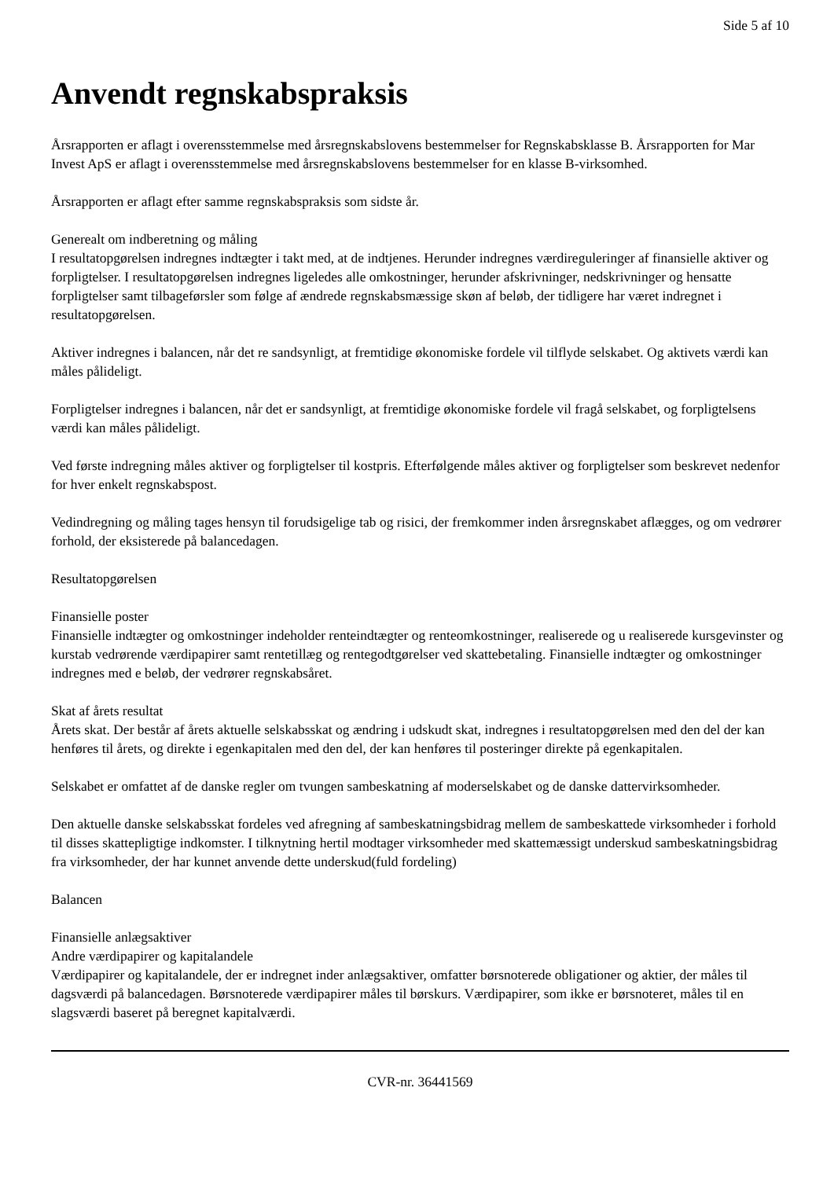Side 5 af 10
Anvendt regnskabspraksis
Årsrapporten er aflagt i overensstemmelse med årsregnskabslovens bestemmelser for Regnskabsklasse B. Årsrapporten for Mar Invest ApS er aflagt i overensstemmelse med årsregnskabslovens bestemmelser for en klasse B-virksomhed.
Årsrapporten er aflagt efter samme regnskabspraksis som sidste år.
Generealt om indberetning og måling
I resultatopgørelsen indregnes indtægter i takt med, at de indtjenes. Herunder indregnes værdireguleringer af finansielle aktiver og forpligtelser. I resultatopgørelsen indregnes ligeledes alle omkostninger, herunder afskrivninger, nedskrivninger og hensatte forpligtelser samt tilbageførsler som følge af ændrede regnskabsmæssige skøn af beløb, der tidligere har været indregnet i resultatopgørelsen.
Aktiver indregnes i balancen, når det re sandsynligt, at fremtidige økonomiske fordele vil tilflyde selskabet. Og aktivets værdi kan måles pålideligt.
Forpligtelser indregnes i balancen, når det er sandsynligt, at fremtidige økonomiske fordele vil fragå selskabet, og forpligtelsens værdi kan måles pålideligt.
Ved første indregning måles aktiver og forpligtelser til kostpris. Efterfølgende måles aktiver og forpligtelser som beskrevet nedenfor for hver enkelt regnskabspost.
Vedindregning og måling tages hensyn til forudsigelige tab og risici, der fremkommer inden årsregnskabet aflægges, og om vedrører forhold, der eksisterede på balancedagen.
Resultatopgørelsen
Finansielle poster
Finansielle indtægter og omkostninger indeholder renteindtægter og renteomkostninger, realiserede og u realiserede kursgevinster og kurstab vedrørende værdipapirer samt rentetillæg og rentegodtgørelser ved skattebetaling. Finansielle indtægter og omkostninger indregnes med e beløb, der vedrører regnskabsåret.
Skat af årets resultat
Årets skat. Der består af årets aktuelle selskabsskat og ændring i udskudt skat, indregnes i resultatopgørelsen med den del der kan henføres til årets, og direkte i egenkapitalen med den del, der kan henføres til posteringer direkte på egenkapitalen.
Selskabet er omfattet af de danske regler om tvungen sambeskatning af moderselskabet og de danske dattervirksomheder.
Den aktuelle danske selskabsskat fordeles ved afregning af sambeskatningsbidrag mellem de sambeskattede virksomheder i forhold til disses skattepligtige indkomster. I tilknytning hertil modtager virksomheder med skattemæssigt underskud sambeskatningsbidrag fra virksomheder, der har kunnet anvende dette underskud(fuld fordeling)
Balancen
Finansielle anlægsaktiver
Andre værdipapirer og kapitalandele
Værdipapirer og kapitalandele, der er indregnet inder anlægsaktiver, omfatter børsnoterede obligationer og aktier, der måles til dagsværdi på balancedagen. Børsnoterede værdipapirer måles til børskurs. Værdipapirer, som ikke er børsnoteret, måles til en slagsværdi baseret på beregnet kapitalværdi.
CVR-nr. 36441569